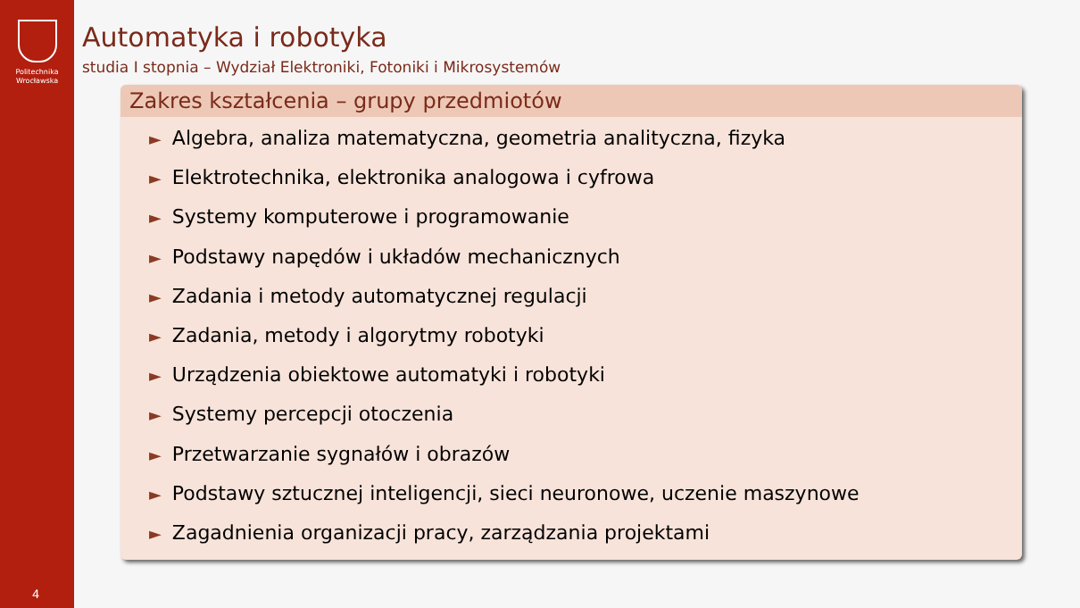Politechnika
Wrocławska
4
Automatyka i robotyka
studia I stopnia – Wydział Elektroniki, Fotoniki i Mikrosystemów
Zakres kształcenia – grupy przedmiotów
► Algebra, analiza matematyczna, geometria analityczna, fizyka
► Elektrotechnika, elektronika analogowa i cyfrowa
► Systemy komputerowe i programowanie
► Podstawy napędów i układów mechanicznych
► Zadania i metody automatycznej regulacji
► Zadania, metody i algorytmy robotyki
► Urządzenia obiektowe automatyki i robotyki
► Systemy percepcji otoczenia
► Przetwarzanie sygnałów i obrazów
► Podstawy sztucznej inteligencji, sieci neuronowe, uczenie maszynowe
► Zagadnienia organizacji pracy, zarządzania projektami